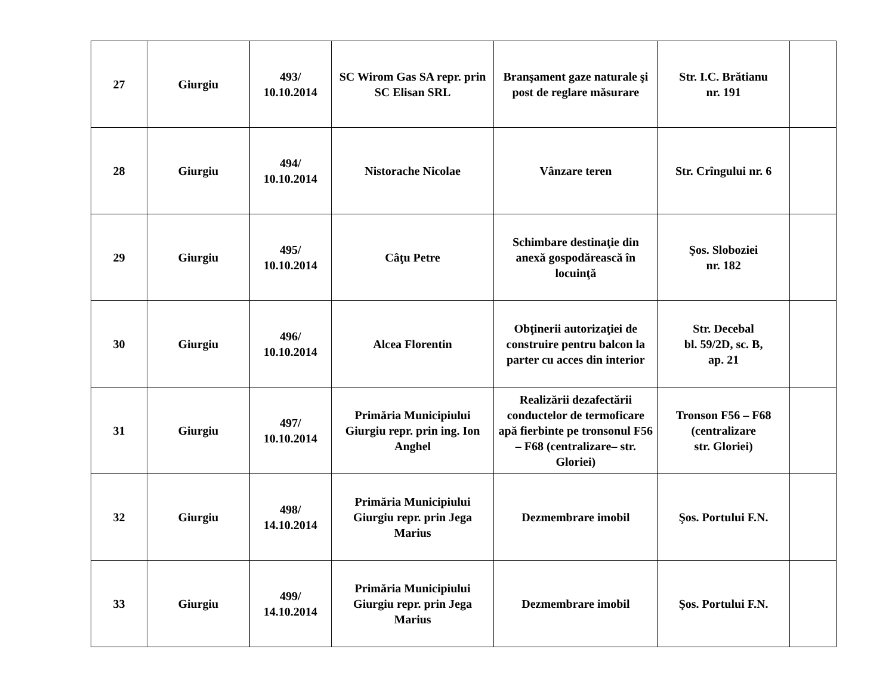| 27 | Giurgiu | 493/ 10.10.2014 | SC Wirom Gas SA repr. prin SC Elisan SRL | Branşament gaze naturale şi post de reglare măsurare | Str. I.C. Brătianu nr. 191 | |
| 28 | Giurgiu | 494/ 10.10.2014 | Nistorache Nicolae | Vânzare teren | Str. Crîngului nr. 6 | |
| 29 | Giurgiu | 495/ 10.10.2014 | Câţu Petre | Schimbare destinaţie din anexă gospodărească în locuinţă | Şos. Sloboziei nr. 182 | |
| 30 | Giurgiu | 496/ 10.10.2014 | Alcea Florentin | Obţinerii autorizaţiei de construire pentru balcon la parter cu acces din interior | Str. Decebal bl. 59/2D, sc. B, ap. 21 | |
| 31 | Giurgiu | 497/ 10.10.2014 | Primăria Municipiului Giurgiu repr. prin ing. Ion Anghel | Realizării dezafectării conductelor de termoficare apă fierbinte pe tronsonul F56 – F68 (centralizare– str. Gloriei) | Tronson F56 – F68 (centralizare str. Gloriei) | |
| 32 | Giurgiu | 498/ 14.10.2014 | Primăria Municipiului Giurgiu repr. prin Jega Marius | Dezmembrare imobil | Şos. Portului F.N. | |
| 33 | Giurgiu | 499/ 14.10.2014 | Primăria Municipiului Giurgiu repr. prin Jega Marius | Dezmembrare imobil | Şos. Portului F.N. | |